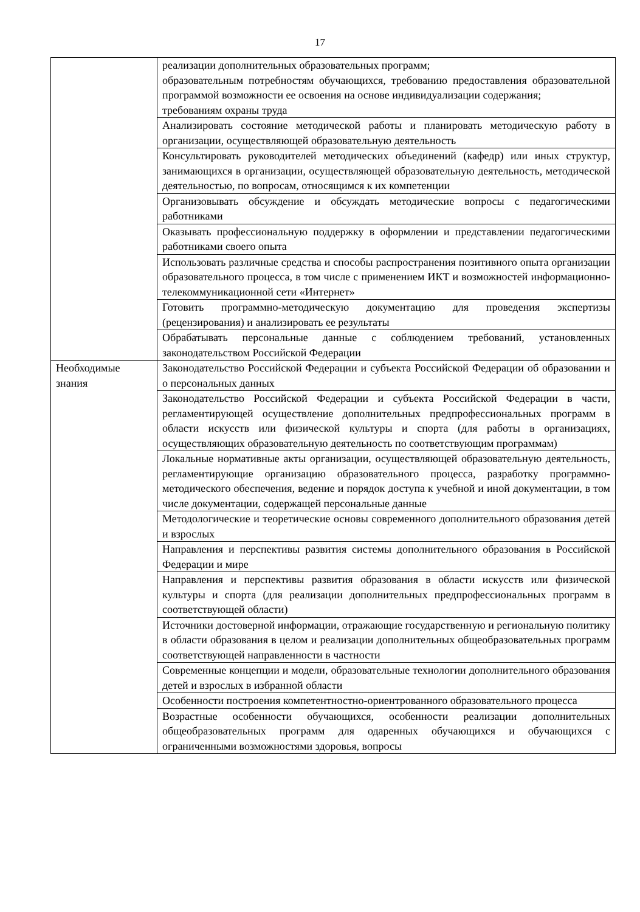17
| | реализации дополнительных образовательных программ; образовательным потребностям обучающихся, требованию предоставления образовательной программой возможности ее освоения на основе индивидуализации содержания; требованиям охраны труда |
| | Анализировать состояние методической работы и планировать методическую работу в организации, осуществляющей образовательную деятельность |
| | Консультировать руководителей методических объединений (кафедр) или иных структур, занимающихся в организации, осуществляющей образовательную деятельность, методической деятельностью, по вопросам, относящимся к их компетенции |
| | Организовывать обсуждение и обсуждать методические вопросы с педагогическими работниками |
| | Оказывать профессиональную поддержку в оформлении и представлении педагогическими работниками своего опыта |
| | Использовать различные средства и способы распространения позитивного опыта организации образовательного процесса, в том числе с применением ИКТ и возможностей информационно-телекоммуникационной сети «Интернет» |
| | Готовить программно-методическую документацию для проведения экспертизы (рецензирования) и анализировать ее результаты |
| | Обрабатывать персональные данные с соблюдением требований, установленных законодательством Российской Федерации |
| Необходимые знания | Законодательство Российской Федерации и субъекта Российской Федерации об образовании и о персональных данных |
| | Законодательство Российской Федерации и субъекта Российской Федерации в части, регламентирующей осуществление дополнительных предпрофессиональных программ в области искусств или физической культуры и спорта (для работы в организациях, осуществляющих образовательную деятельность по соответствующим программам) |
| | Локальные нормативные акты организации, осуществляющей образовательную деятельность, регламентирующие организацию образовательного процесса, разработку программно-методического обеспечения, ведение и порядок доступа к учебной и иной документации, в том числе документации, содержащей персональные данные |
| | Методологические и теоретические основы современного дополнительного образования детей и взрослых |
| | Направления и перспективы развития системы дополнительного образования в Российской Федерации и мире |
| | Направления и перспективы развития образования в области искусств или физической культуры и спорта (для реализации дополнительных предпрофессиональных программ в соответствующей области) |
| | Источники достоверной информации, отражающие государственную и региональную политику в области образования в целом и реализации дополнительных общеобразовательных программ соответствующей направленности в частности |
| | Современные концепции и модели, образовательные технологии дополнительного образования детей и взрослых в избранной области |
| | Особенности построения компетентностно-ориентрованного образовательного процесса |
| | Возрастные особенности обучающихся, особенности реализации дополнительных общеобразовательных программ для одаренных обучающихся и обучающихся с ограниченными возможностями здоровья, вопросы |